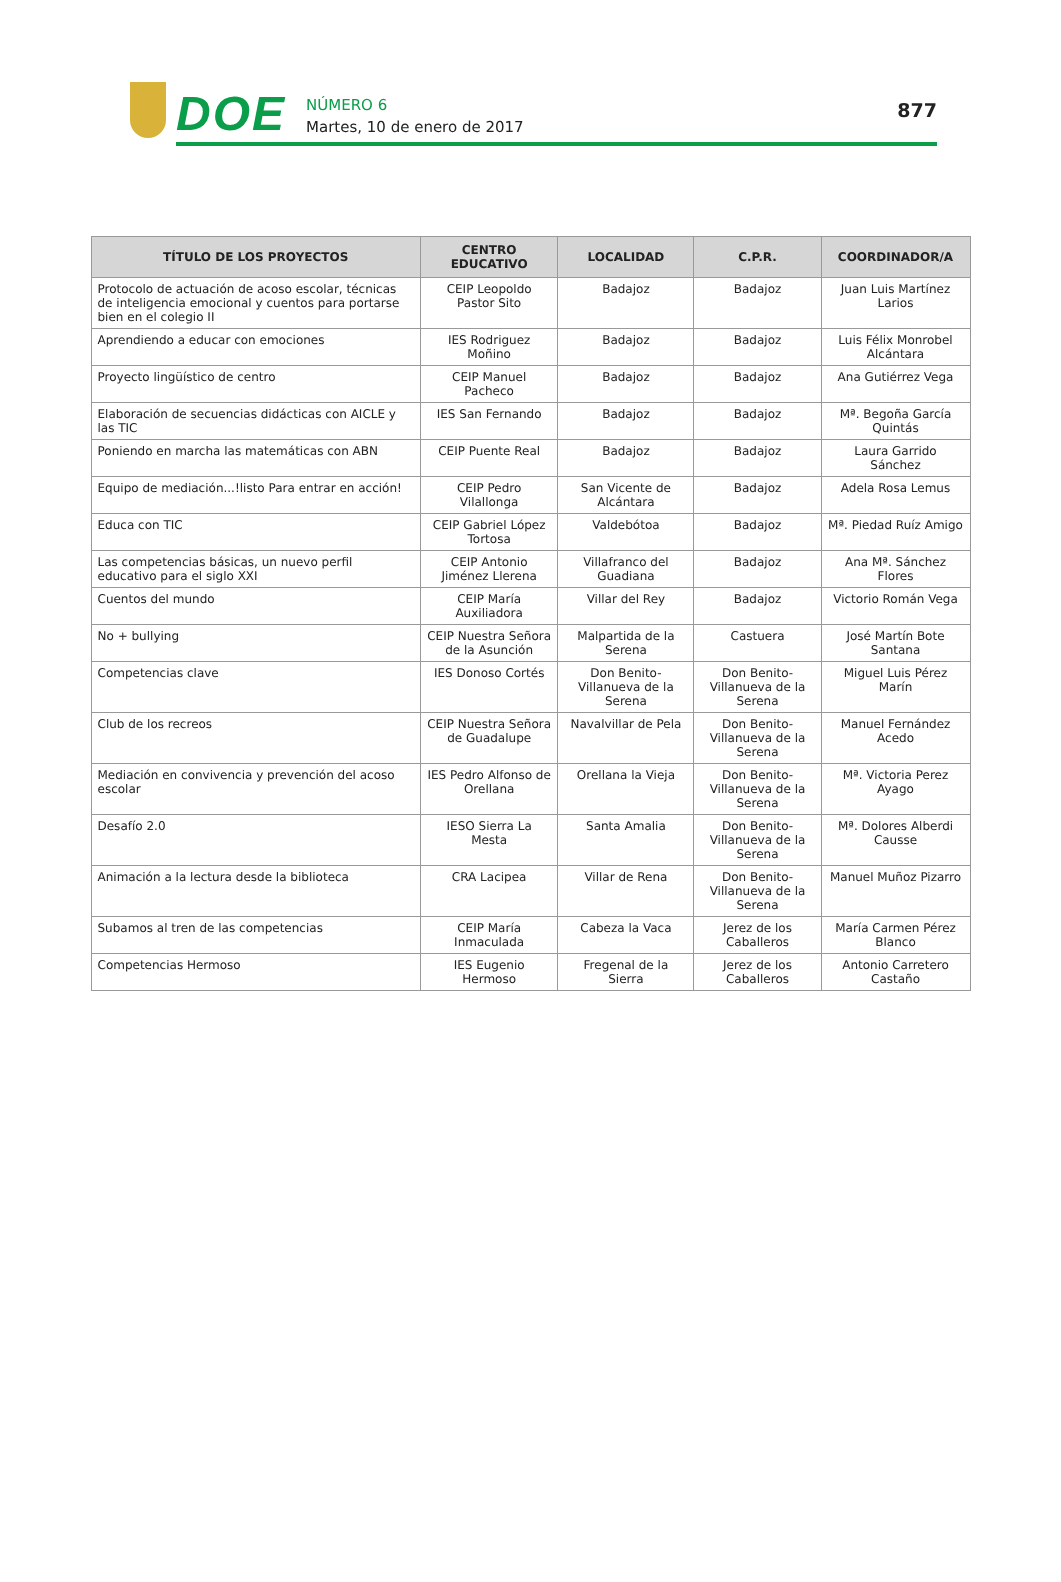DOE
NÚMERO 6
Martes, 10 de enero de 2017
877
| TÍTULO DE LOS PROYECTOS | CENTRO EDUCATIVO | LOCALIDAD | C.P.R. | COORDINADOR/A |
| --- | --- | --- | --- | --- |
| Protocolo de actuación de acoso escolar, técnicas de inteligencia emocional y cuentos para portarse bien en el colegio II | CEIP Leopoldo Pastor Sito | Badajoz | Badajoz | Juan Luis Martínez Larios |
| Aprendiendo a educar con emociones | IES Rodriguez Moñino | Badajoz | Badajoz | Luis Félix Monrobel Alcántara |
| Proyecto lingüístico de centro | CEIP Manuel Pacheco | Badajoz | Badajoz | Ana Gutiérrez Vega |
| Elaboración de secuencias didácticas con AICLE y las TIC | IES San Fernando | Badajoz | Badajoz | Mª. Begoña García Quintás |
| Poniendo en marcha las matemáticas con ABN | CEIP Puente Real | Badajoz | Badajoz | Laura Garrido Sánchez |
| Equipo de mediación...!listo Para entrar en acción! | CEIP Pedro Vilallonga | San Vicente de Alcántara | Badajoz | Adela Rosa Lemus |
| Educa con TIC | CEIP Gabriel López Tortosa | Valdebótoa | Badajoz | Mª. Piedad Ruíz Amigo |
| Las competencias básicas, un nuevo perfil educativo para el siglo XXI | CEIP Antonio Jiménez Llerena | Villafranco del Guadiana | Badajoz | Ana Mª. Sánchez Flores |
| Cuentos del mundo | CEIP María Auxiliadora | Villar del Rey | Badajoz | Victorio Román Vega |
| No + bullying | CEIP Nuestra Señora de la Asunción | Malpartida de la Serena | Castuera | José Martín Bote Santana |
| Competencias clave | IES Donoso Cortés | Don Benito-Villanueva de la Serena | Don Benito-Villanueva de la Serena | Miguel Luis Pérez Marín |
| Club de los recreos | CEIP Nuestra Señora de Guadalupe | Navalvillar de Pela | Don Benito-Villanueva de la Serena | Manuel Fernández Acedo |
| Mediación en convivencia y prevención del acoso escolar | IES Pedro Alfonso de Orellana | Orellana la Vieja | Don Benito-Villanueva de la Serena | Mª. Victoria Perez Ayago |
| Desafío 2.0 | IESO Sierra La Mesta | Santa Amalia | Don Benito-Villanueva de la Serena | Mª. Dolores Alberdi Causse |
| Animación a la lectura desde la biblioteca | CRA Lacipea | Villar de Rena | Don Benito-Villanueva de la Serena | Manuel Muñoz Pizarro |
| Subamos al tren de las competencias | CEIP María Inmaculada | Cabeza la Vaca | Jerez de los Caballeros | María Carmen Pérez Blanco |
| Competencias Hermoso | IES Eugenio Hermoso | Fregenal de la Sierra | Jerez de los Caballeros | Antonio Carretero Castaño |